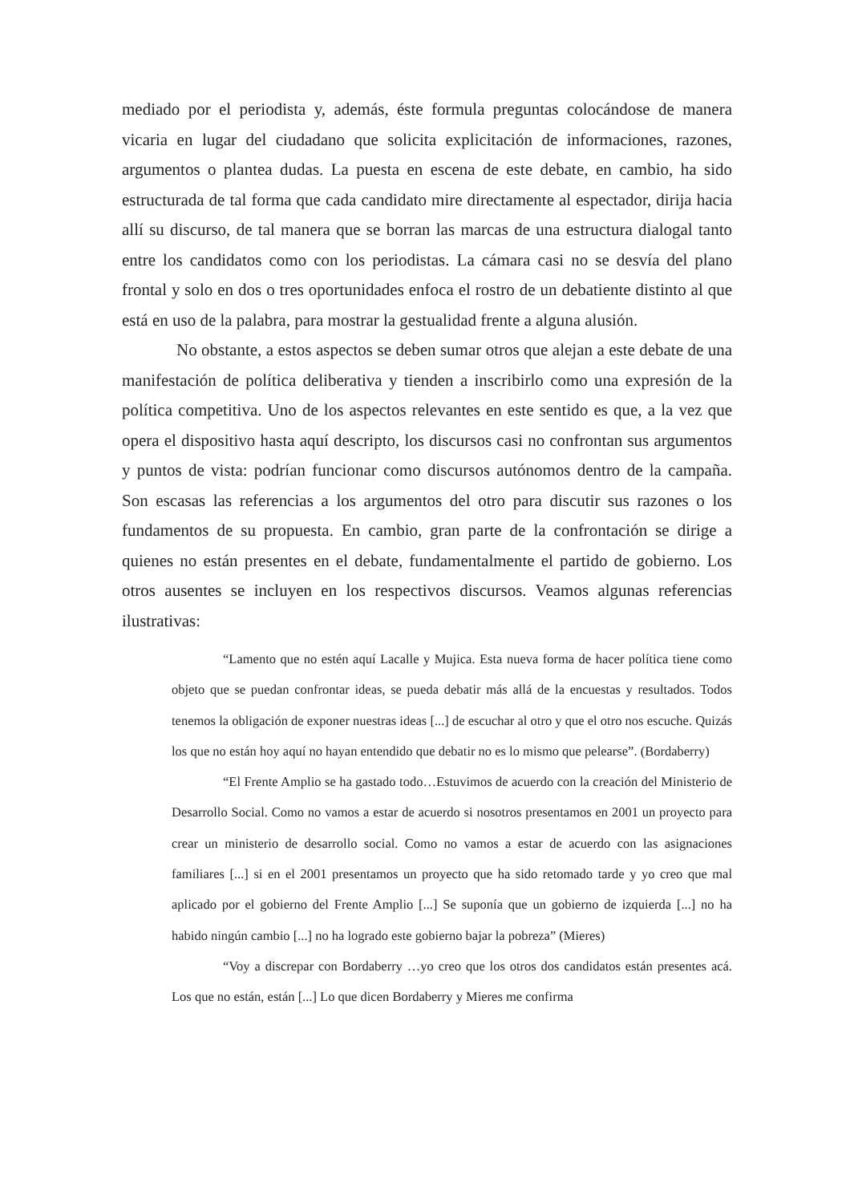mediado por el periodista y, además, éste formula preguntas colocándose de manera vicaria en lugar del ciudadano que solicita explicitación de informaciones, razones, argumentos o plantea dudas. La puesta en escena de este debate, en cambio, ha sido estructurada de tal forma que cada candidato mire directamente al espectador, dirija hacia allí su discurso, de tal manera que se borran las marcas de una estructura dialogal tanto entre los candidatos como con los periodistas. La cámara casi no se desvía del plano frontal y solo en dos o tres oportunidades enfoca el rostro de un debatiente distinto al que está en uso de la palabra, para mostrar la gestualidad frente a alguna alusión.
No obstante, a estos aspectos se deben sumar otros que alejan a este debate de una manifestación de política deliberativa y tienden a inscribirlo como una expresión de la política competitiva. Uno de los aspectos relevantes en este sentido es que, a la vez que opera el dispositivo hasta aquí descripto, los discursos casi no confrontan sus argumentos y puntos de vista: podrían funcionar como discursos autónomos dentro de la campaña. Son escasas las referencias a los argumentos del otro para discutir sus razones o los fundamentos de su propuesta. En cambio, gran parte de la confrontación se dirige a quienes no están presentes en el debate, fundamentalmente el partido de gobierno. Los otros ausentes se incluyen en los respectivos discursos. Veamos algunas referencias ilustrativas:
“Lamento que no estén aquí Lacalle y Mujica. Esta nueva forma de hacer política tiene como objeto que se puedan confrontar ideas, se pueda debatir más allá de la encuestas y resultados. Todos tenemos la obligación de exponer nuestras ideas [...] de escuchar al otro y que el otro nos escuche. Quizás los que no están hoy aquí no hayan entendido que debatir no es lo mismo que pelearse”. (Bordaberry)
“El Frente Amplio se ha gastado todo…Estuvimos de acuerdo con la creación del Ministerio de Desarrollo Social. Como no vamos a estar de acuerdo si nosotros presentamos en 2001 un proyecto para crear un ministerio de desarrollo social. Como no vamos a estar de acuerdo con las asignaciones familiares [...] si en el 2001 presentamos un proyecto que ha sido retomado tarde y yo creo que mal aplicado por el gobierno del Frente Amplio [...] Se suponía que un gobierno de izquierda [...] no ha habido ningún cambio [...] no ha logrado este gobierno bajar la pobreza” (Mieres)
“Voy a discrepar con Bordaberry …yo creo que los otros dos candidatos están presentes acá. Los que no están, están [...] Lo que dicen Bordaberry y Mieres me confirma